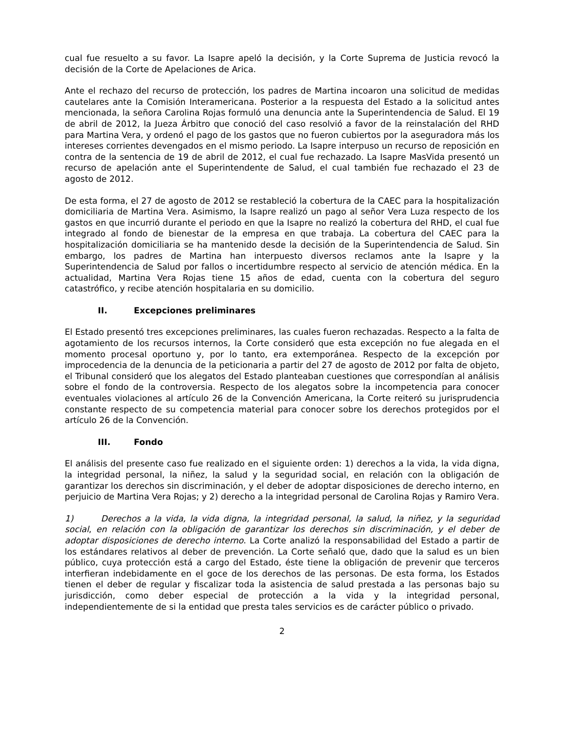cual fue resuelto a su favor. La Isapre apeló la decisión, y la Corte Suprema de Justicia revocó la decisión de la Corte de Apelaciones de Arica.
Ante el rechazo del recurso de protección, los padres de Martina incoaron una solicitud de medidas cautelares ante la Comisión Interamericana. Posterior a la respuesta del Estado a la solicitud antes mencionada, la señora Carolina Rojas formuló una denuncia ante la Superintendencia de Salud. El 19 de abril de 2012, la Jueza Árbitro que conoció del caso resolvió a favor de la reinstalación del RHD para Martina Vera, y ordenó el pago de los gastos que no fueron cubiertos por la aseguradora más los intereses corrientes devengados en el mismo periodo. La Isapre interpuso un recurso de reposición en contra de la sentencia de 19 de abril de 2012, el cual fue rechazado. La Isapre MasVida presentó un recurso de apelación ante el Superintendente de Salud, el cual también fue rechazado el 23 de agosto de 2012.
De esta forma, el 27 de agosto de 2012 se restableció la cobertura de la CAEC para la hospitalización domiciliaria de Martina Vera. Asimismo, la Isapre realizó un pago al señor Vera Luza respecto de los gastos en que incurrió durante el periodo en que la Isapre no realizó la cobertura del RHD, el cual fue integrado al fondo de bienestar de la empresa en que trabaja. La cobertura del CAEC para la hospitalización domiciliaria se ha mantenido desde la decisión de la Superintendencia de Salud. Sin embargo, los padres de Martina han interpuesto diversos reclamos ante la Isapre y la Superintendencia de Salud por fallos o incertidumbre respecto al servicio de atención médica. En la actualidad, Martina Vera Rojas tiene 15 años de edad, cuenta con la cobertura del seguro catastrófico, y recibe atención hospitalaria en su domicilio.
II. Excepciones preliminares
El Estado presentó tres excepciones preliminares, las cuales fueron rechazadas. Respecto a la falta de agotamiento de los recursos internos, la Corte consideró que esta excepción no fue alegada en el momento procesal oportuno y, por lo tanto, era extemporánea. Respecto de la excepción por improcedencia de la denuncia de la peticionaria a partir del 27 de agosto de 2012 por falta de objeto, el Tribunal consideró que los alegatos del Estado planteaban cuestiones que correspondían al análisis sobre el fondo de la controversia. Respecto de los alegatos sobre la incompetencia para conocer eventuales violaciones al artículo 26 de la Convención Americana, la Corte reiteró su jurisprudencia constante respecto de su competencia material para conocer sobre los derechos protegidos por el artículo 26 de la Convención.
III. Fondo
El análisis del presente caso fue realizado en el siguiente orden: 1) derechos a la vida, la vida digna, la integridad personal, la niñez, la salud y la seguridad social, en relación con la obligación de garantizar los derechos sin discriminación, y el deber de adoptar disposiciones de derecho interno, en perjuicio de Martina Vera Rojas; y 2) derecho a la integridad personal de Carolina Rojas y Ramiro Vera.
1) Derechos a la vida, la vida digna, la integridad personal, la salud, la niñez, y la seguridad social, en relación con la obligación de garantizar los derechos sin discriminación, y el deber de adoptar disposiciones de derecho interno. La Corte analizó la responsabilidad del Estado a partir de los estándares relativos al deber de prevención. La Corte señaló que, dado que la salud es un bien público, cuya protección está a cargo del Estado, éste tiene la obligación de prevenir que terceros interfieran indebidamente en el goce de los derechos de las personas. De esta forma, los Estados tienen el deber de regular y fiscalizar toda la asistencia de salud prestada a las personas bajo su jurisdicción, como deber especial de protección a la vida y la integridad personal, independientemente de si la entidad que presta tales servicios es de carácter público o privado.
2